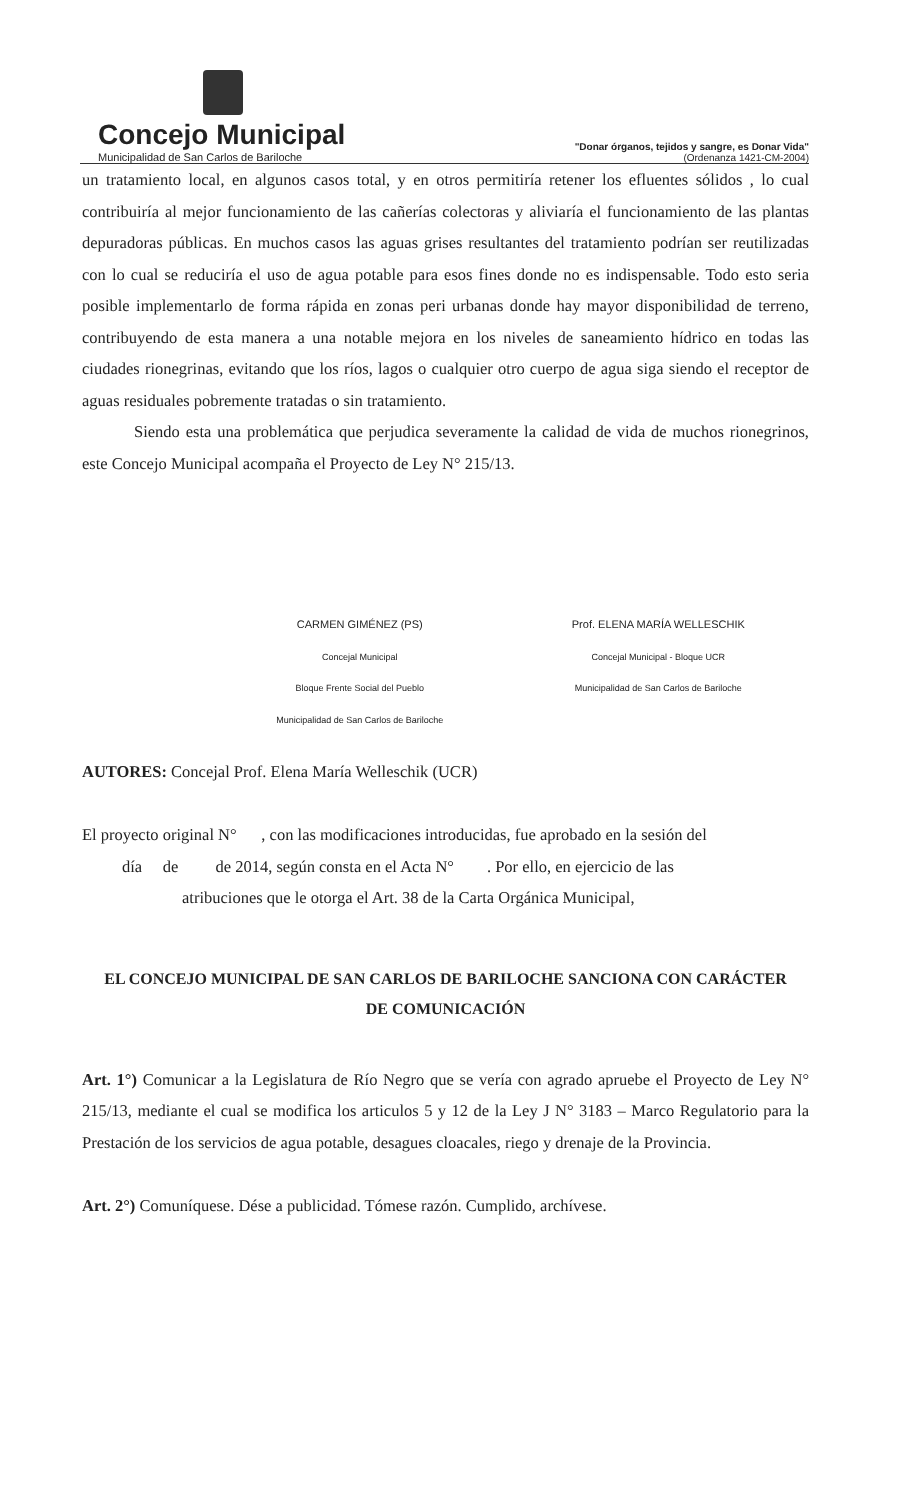Concejo Municipal
Municipalidad de San Carlos de Bariloche
"Donar órganos, tejidos y sangre, es Donar Vida"
(Ordenanza 1421-CM-2004)
un tratamiento local, en algunos casos total, y en otros permitiría retener los efluentes sólidos , lo cual contribuiría al mejor funcionamiento de las cañerías colectoras y aliviaría el funcionamiento de las plantas depuradoras públicas. En muchos casos las aguas grises resultantes del tratamiento podrían ser reutilizadas con lo cual se reduciría el uso de agua potable para esos fines donde no es indispensable. Todo esto seria posible implementarlo de forma rápida en zonas peri urbanas donde hay mayor disponibilidad de terreno, contribuyendo de esta manera a una notable mejora en los niveles de saneamiento hídrico en todas las ciudades rionegrinas, evitando que los ríos, lagos o cualquier otro cuerpo de agua siga siendo el receptor de aguas residuales pobremente tratadas o sin tratamiento.
Siendo esta una problemática que perjudica severamente la calidad de vida de muchos rionegrinos, este Concejo Municipal acompaña el Proyecto de Ley N° 215/13.
CARMEN GIMÉNEZ (PS)
Concejal Municipal
Bloque Frente Social del Pueblo
Municipalidad de San Carlos de Bariloche
Prof. ELENA MARÍA WELLESCHIK
Concejal Municipal - Bloque UCR
Municipalidad de San Carlos de Bariloche
AUTORES: Concejal Prof. Elena María Welleschik (UCR)
El proyecto original N° , con las modificaciones introducidas, fue aprobado en la sesión del
día de de 2014, según consta en el Acta N° . Por ello, en ejercicio de las
atribuciones que le otorga el Art. 38 de la Carta Orgánica Municipal,
EL CONCEJO MUNICIPAL DE SAN CARLOS DE BARILOCHE SANCIONA CON CARÁCTER
DE COMUNICACIÓN
Art. 1°) Comunicar a la Legislatura de Río Negro que se vería con agrado apruebe el Proyecto de Ley N° 215/13, mediante el cual se modifica los articulos 5 y 12 de la Ley J N° 3183 – Marco Regulatorio para la Prestación de los servicios de agua potable, desagues cloacales, riego y drenaje de la Provincia.
Art. 2°) Comuníquese. Dése a publicidad. Tómese razón. Cumplido, archívese.